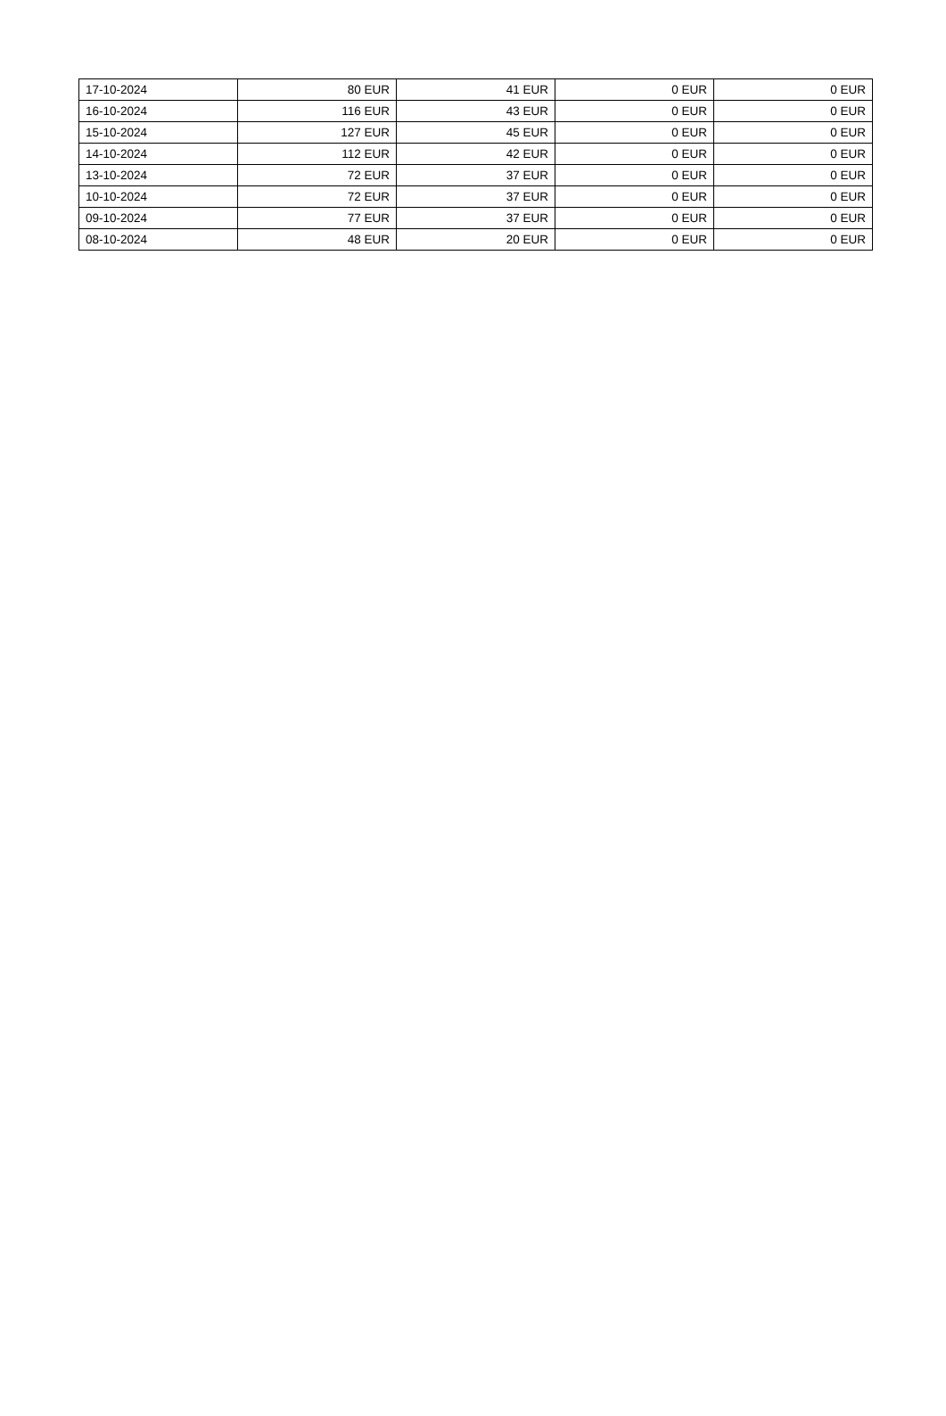| 17-10-2024 | 80 EUR | 41 EUR | 0 EUR | 0 EUR |
| 16-10-2024 | 116 EUR | 43 EUR | 0 EUR | 0 EUR |
| 15-10-2024 | 127 EUR | 45 EUR | 0 EUR | 0 EUR |
| 14-10-2024 | 112 EUR | 42 EUR | 0 EUR | 0 EUR |
| 13-10-2024 | 72 EUR | 37 EUR | 0 EUR | 0 EUR |
| 10-10-2024 | 72 EUR | 37 EUR | 0 EUR | 0 EUR |
| 09-10-2024 | 77 EUR | 37 EUR | 0 EUR | 0 EUR |
| 08-10-2024 | 48 EUR | 20 EUR | 0 EUR | 0 EUR |